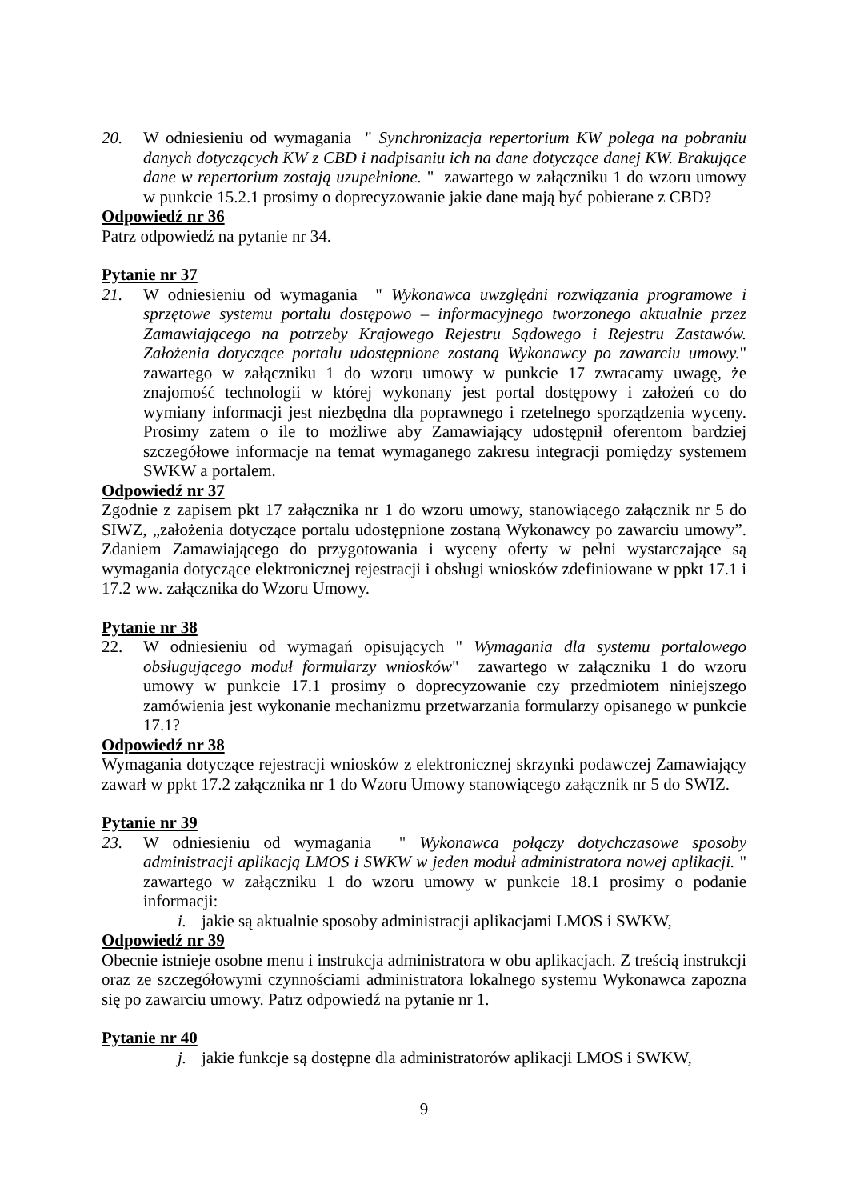20. W odniesieniu od wymagania " Synchronizacja repertorium KW polega na pobraniu danych dotyczących KW z CBD i nadpisaniu ich na dane dotyczące danej KW. Brakujące dane w repertorium zostają uzupełnione. " zawartego w załączniku 1 do wzoru umowy w punkcie 15.2.1 prosimy o doprecyzowanie jakie dane mają być pobierane z CBD?
Odpowiedź nr 36
Patrz odpowiedź na pytanie nr 34.
Pytanie nr 37
21. W odniesieniu od wymagania " Wykonawca uwzględni rozwiązania programowe i sprzętowe systemu portalu dostępowo – informacyjnego tworzonego aktualnie przez Zamawiającego na potrzeby Krajowego Rejestru Sądowego i Rejestru Zastawów. Założenia dotyczące portalu udostępnione zostaną Wykonawcy po zawarciu umowy." zawartego w załączniku 1 do wzoru umowy w punkcie 17 zwracamy uwagę, że znajomość technologii w której wykonany jest portal dostępowy i założeń co do wymiany informacji jest niezbędna dla poprawnego i rzetelnego sporządzenia wyceny. Prosimy zatem o ile to możliwe aby Zamawiający udostępnił oferentom bardziej szczegółowe informacje na temat wymaganego zakresu integracji pomiędzy systemem SWKW a portalem.
Odpowiedź nr 37
Zgodnie z zapisem pkt 17 załącznika nr 1 do wzoru umowy, stanowiącego załącznik nr 5 do SIWZ, „założenia dotyczące portalu udostępnione zostaną Wykonawcy po zawarciu umowy”. Zdaniem Zamawiającego do przygotowania i wyceny oferty w pełni wystarczające są wymagania dotyczące elektronicznej rejestracji i obsługi wniosków zdefiniowane w ppkt 17.1 i 17.2 ww. załącznika do Wzoru Umowy.
Pytanie nr 38
22. W odniesieniu od wymagań opisujących " Wymagania dla systemu portalowego obsługującego moduł formularzy wniosków" zawartego w załączniku 1 do wzoru umowy w punkcie 17.1 prosimy o doprecyzowanie czy przedmiotem niniejszego zamówienia jest wykonanie mechanizmu przetwarzania formularzy opisanego w punkcie 17.1?
Odpowiedź nr 38
Wymagania dotyczące rejestracji wniosków z elektronicznej skrzynki podawczej Zamawiający zawarł w ppkt 17.2 załącznika nr 1 do Wzoru Umowy stanowiącego załącznik nr 5 do SWIZ.
Pytanie nr 39
23. W odniesieniu od wymagania " Wykonawca połączy dotychczasowe sposoby administracji aplikacją LMOS i SWKW w jeden moduł administratora nowej aplikacji. " zawartego w załączniku 1 do wzoru umowy w punkcie 18.1 prosimy o podanie informacji:
i. jakie są aktualnie sposoby administracji aplikacjami LMOS i SWKW,
Odpowiedź nr 39
Obecnie istnieje osobne menu i instrukcja administratora w obu aplikacjach. Z treścią instrukcji oraz ze szczegółowymi czynnościami administratora lokalnego systemu Wykonawca zapozna się po zawarciu umowy. Patrz odpowiedź na pytanie nr 1.
Pytanie nr 40
j. jakie funkcje są dostępne dla administratorów aplikacji LMOS i SWKW,
9